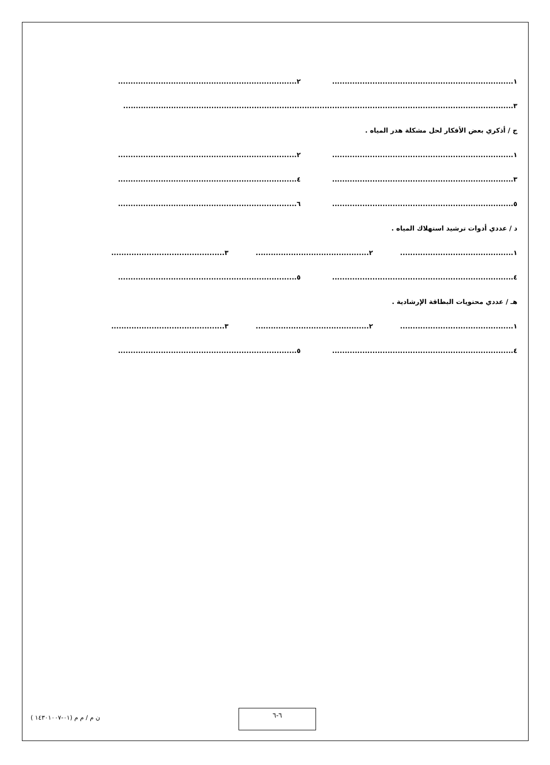١........................................................................ ٢.......................................................................
٣...........................................................................................................................................................
ج / أذكري بعض الأفكار لحل مشكلة هدر المياه .
١........................................................................ ٢.......................................................................
٣........................................................................ ٤.......................................................................
٥........................................................................ ٦.......................................................................
د / عددي أدوات ترشيد استهلاك المياه .
١............................................. ٢............................................. ٣.............................................
٤........................................................................ ٥.......................................................................
هـ / عددي محتويات البطاقة الإرشادية .
١............................................. ٢............................................. ٣.............................................
٤........................................................................ ٥.......................................................................
٦-٦
ن م / م م (٠١-١٤٣٠١٠٠٧ )